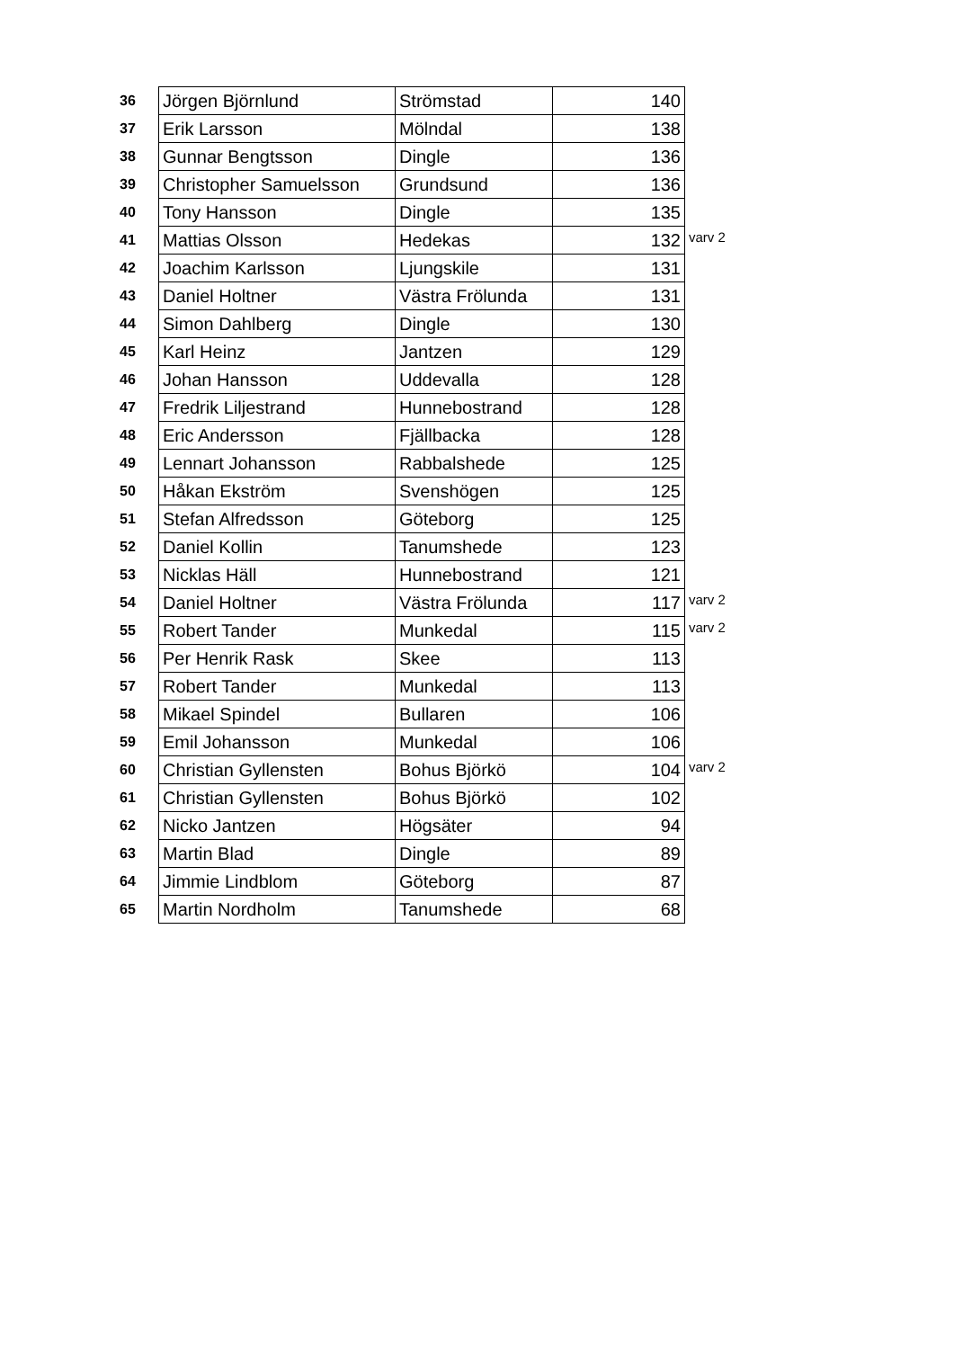| 36 | Jörgen Björnlund | Strömstad | 140 | |
| 37 | Erik Larsson | Mölndal | 138 | |
| 38 | Gunnar Bengtsson | Dingle | 136 | |
| 39 | Christopher Samuelsson | Grundsund | 136 | |
| 40 | Tony Hansson | Dingle | 135 | |
| 41 | Mattias Olsson | Hedekas | 132 | varv 2 |
| 42 | Joachim Karlsson | Ljungskile | 131 | |
| 43 | Daniel Holtner | Västra Frölunda | 131 | |
| 44 | Simon Dahlberg | Dingle | 130 | |
| 45 | Karl Heinz | Jantzen | 129 | |
| 46 | Johan Hansson | Uddevalla | 128 | |
| 47 | Fredrik Liljestrand | Hunnebostrand | 128 | |
| 48 | Eric Andersson | Fjällbacka | 128 | |
| 49 | Lennart Johansson | Rabbalshede | 125 | |
| 50 | Håkan Ekström | Svenshögen | 125 | |
| 51 | Stefan Alfredsson | Göteborg | 125 | |
| 52 | Daniel Kollin | Tanumshede | 123 | |
| 53 | Nicklas Häll | Hunnebostrand | 121 | |
| 54 | Daniel Holtner | Västra Frölunda | 117 | varv 2 |
| 55 | Robert Tander | Munkedal | 115 | varv 2 |
| 56 | Per Henrik Rask | Skee | 113 | |
| 57 | Robert Tander | Munkedal | 113 | |
| 58 | Mikael Spindel | Bullaren | 106 | |
| 59 | Emil Johansson | Munkedal | 106 | |
| 60 | Christian Gyllensten | Bohus Björkö | 104 | varv 2 |
| 61 | Christian Gyllensten | Bohus Björkö | 102 | |
| 62 | Nicko Jantzen | Högsäter | 94 | |
| 63 | Martin Blad | Dingle | 89 | |
| 64 | Jimmie Lindblom | Göteborg | 87 | |
| 65 | Martin Nordholm | Tanumshede | 68 | |